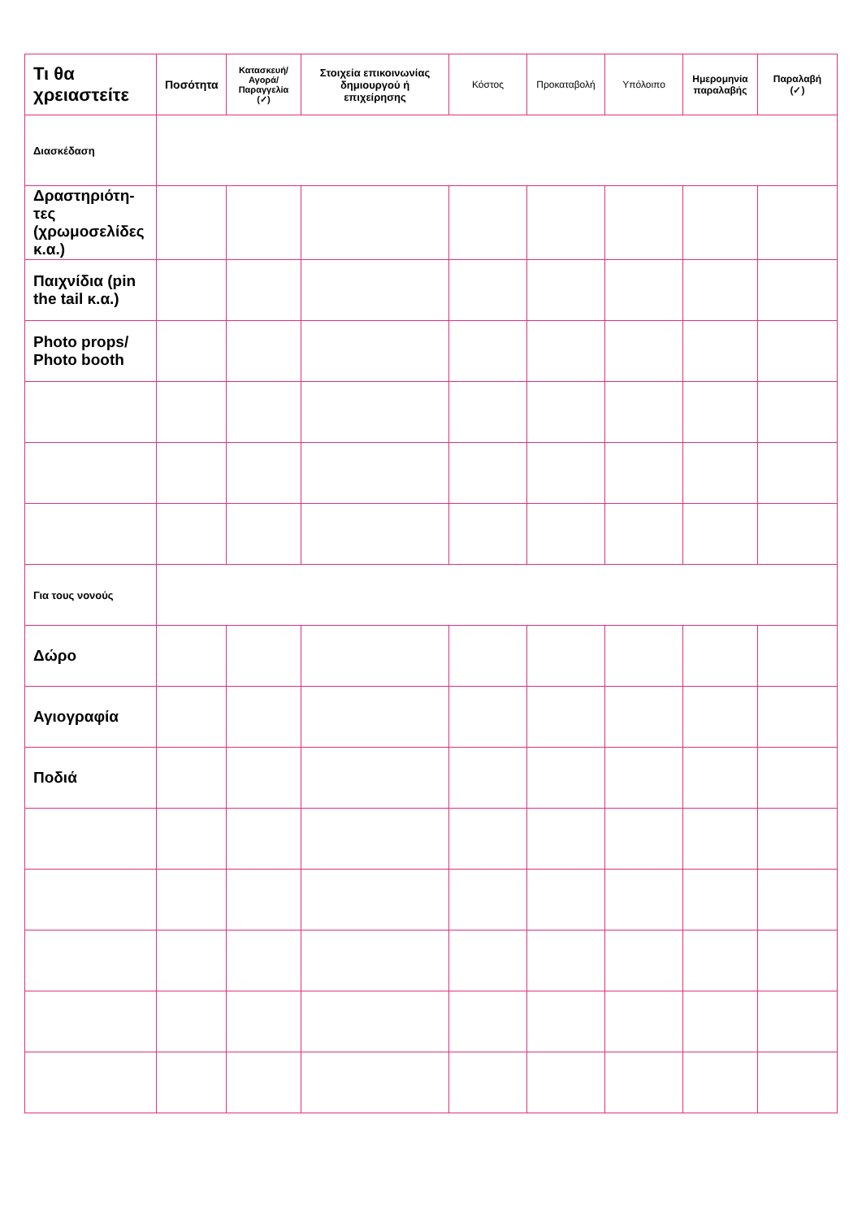| Τι θα χρειαστείτε | Ποσότητα | Κατασκευή/ Αγορά/ Παραγγελία (✓) | Στοιχεία επικοινωνίας δημιουργού ή επιχείρησης | Κόστος | Προκαταβολή | Υπόλοιπο | Ημερομηνία παραλαβής | Παραλαβή (✓) |
| --- | --- | --- | --- | --- | --- | --- | --- | --- |
| Διασκέδαση | | | | | | | | |
| Δραστηριότη-τες (χρωμοσελίδες κ.α.) | | | | | | | | |
| Παιχνίδια (pin the tail κ.α.) | | | | | | | | |
| Photo props/ Photo booth | | | | | | | | |
| Για τους νονούς | | | | | | | | |
| Δώρο | | | | | | | | |
| Αγιογραφία | | | | | | | | |
| Ποδιά | | | | | | | | |